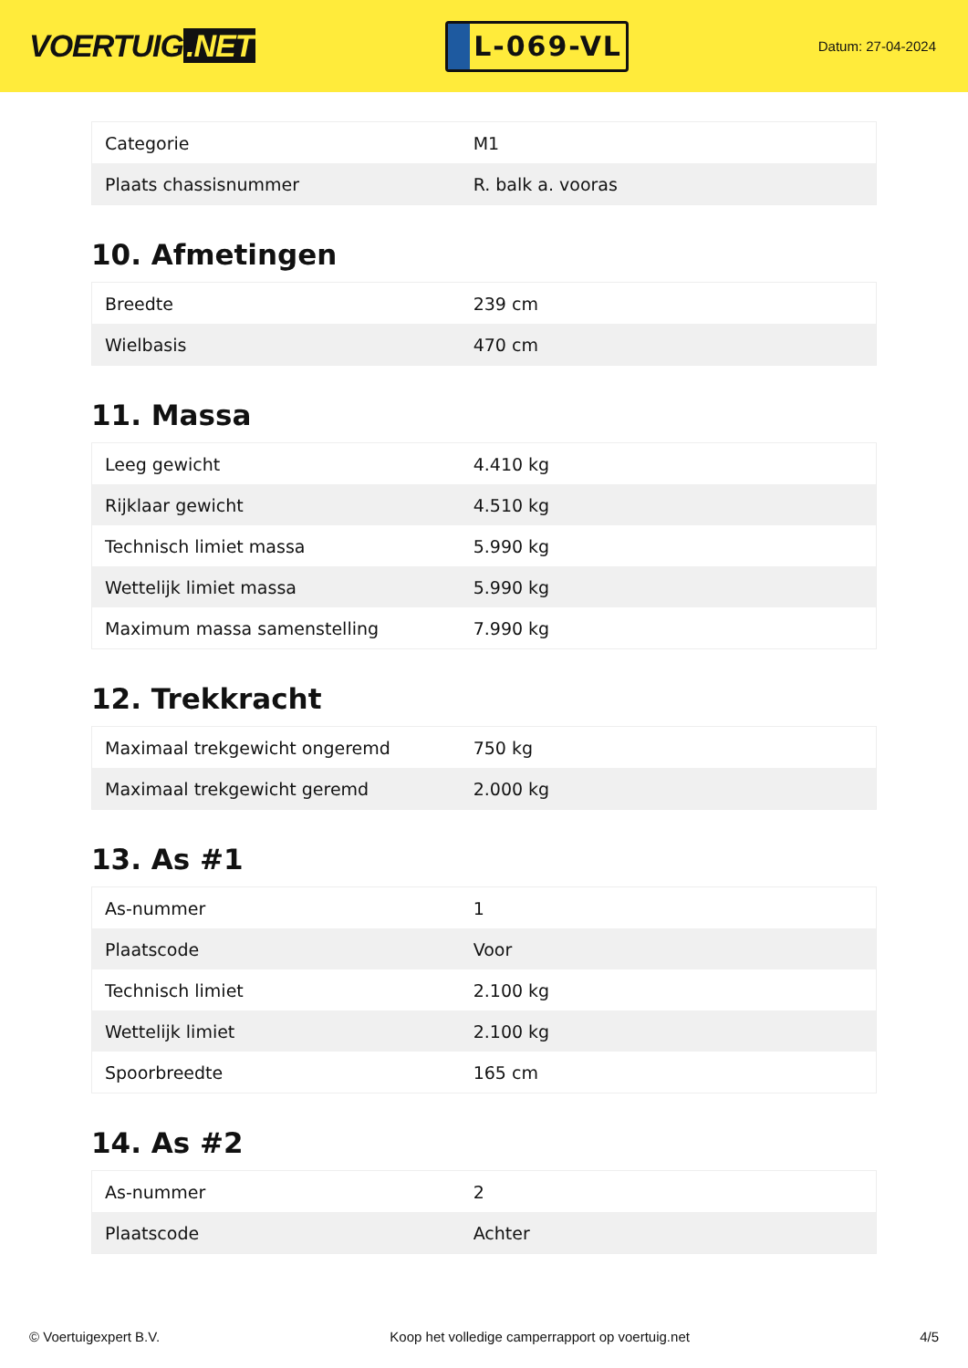VOERTUIG.NET
L-069-VL
Datum: 27-04-2024
| Categorie | M1 |
| Plaats chassisnummer | R. balk a. vooras |
10. Afmetingen
| Breedte | 239 cm |
| Wielbasis | 470 cm |
11. Massa
| Leeg gewicht | 4.410 kg |
| Rijklaar gewicht | 4.510 kg |
| Technisch limiet massa | 5.990 kg |
| Wettelijk limiet massa | 5.990 kg |
| Maximum massa samenstelling | 7.990 kg |
12. Trekkracht
| Maximaal trekgewicht ongeremd | 750 kg |
| Maximaal trekgewicht geremd | 2.000 kg |
13. As #1
| As-nummer | 1 |
| Plaatscode | Voor |
| Technisch limiet | 2.100 kg |
| Wettelijk limiet | 2.100 kg |
| Spoorbreedte | 165 cm |
14. As #2
| As-nummer | 2 |
| Plaatscode | Achter |
© Voertuigexpert B.V. Koop het volledige camperrapport op voertuig.net 4/5